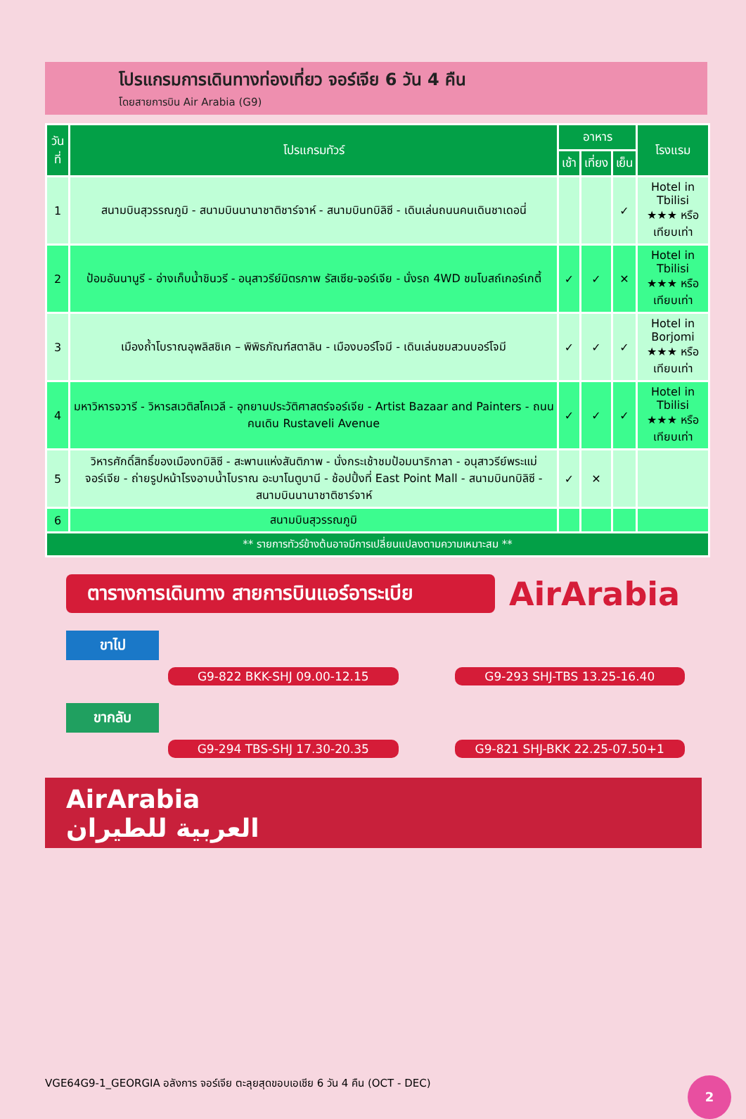โปรแกรมการเดินทางท่องเที่ยว จอร์เจีย 6 วัน 4 คืน
โดยสายการบิน Air Arabia (G9)
| วันที่ | โปรแกรมทัวร์ | อาหาร | | | โรงแรม |
| --- | --- | --- | --- | --- | --- |
| | | เช้า | เที่ยง | เย็น | |
| 1 | สนามบินสุวรรณภูมิ - สนามบินนานาชาติชาร์จาห์ - สนามบินทบิลิซี - เดินเล่นถนนคนเดินชาเดอนี่ | | | ✓ | Hotel in Tbilisi ★★★ หรือเทียบเท่า |
| 2 | ป้อมอันนานูรี - อ่างเก็บน้ำชินวรี - อนุสาวรีย์มิตรภาพ รัสเซีย-จอร์เจีย - นั่งรถ 4WD ชมโบสถ์เกอร์เกตี้ | ✓ | ✓ | ✕ | Hotel in Tbilisi ★★★ หรือเทียบเท่า |
| 3 | เมืองถ้ำโบราณอุพลิสชิเค – พิพิธภัณฑ์สตาลิน - เมืองบอร์โจมี - เดินเล่นชมสวนบอร์โจมี | ✓ | ✓ | ✓ | Hotel in Borjomi ★★★ หรือเทียบเท่า |
| 4 | มหาวิหารจวารี - วิหารสเวติสโคเวลี - อุทยานประวัติศาสตร์จอร์เจีย - Artist Bazaar and Painters - ถนนคนเดิน Rustaveli Avenue | ✓ | ✓ | ✓ | Hotel in Tbilisi ★★★ หรือเทียบเท่า |
| 5 | วิหารศักดิ์สิทธิ์ของเมืองทบิลิซี - สะพานแห่งสันติภาพ - นั่งกระเช้าชมป้อมนาริกาลา - อนุสาวรีย์พระแม่จอร์เจีย - ถ่ายรูปหน้าโรงอาบน้ำโบราณ อะบาโนตูบานี - ช้อปปิ้งที่ East Point Mall - สนามบินทบิลิซี - สนามบินนานาชาติชาร์จาห์ | ✓ | ✕ | | |
| 6 | สนามบินสุวรรณภูมิ | | | | |
| ** รายการทัวร์ข้างต้นอาจมีการเปลี่ยนแปลงตามความเหมาะสม ** | | | | | |
ตารางการเดินทาง สายการบินแอร์อาระเบีย
AirArabia
ขาไป
G9-822 BKK-SHJ 09.00-12.15 G9-293 SHJ-TBS 13.25-16.40
ขากลับ
G9-294 TBS-SHJ 17.30-20.35 G9-821 SHJ-BKK 22.25-07.50+1
AirArabia
العربية للطيران
VGE64G9-1_GEORGIA อลังการ จอร์เจีย ตะลุยสุดขอบเอเชีย 6 วัน 4 คืน (OCT - DEC)
2